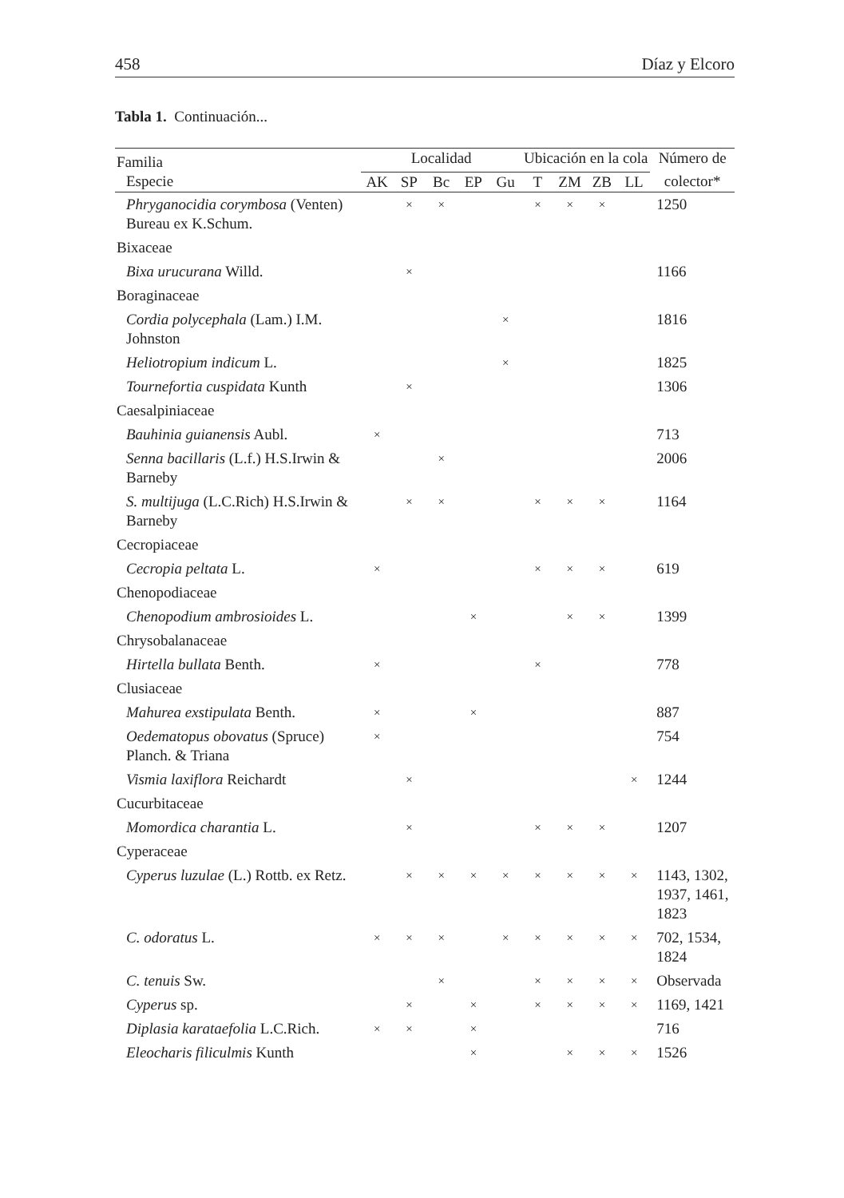458 Díaz y Elcoro
Tabla 1. Continuación...
| Familia | Localidad | | | | | Ubicación en la cola | | | | Número de |
| --- | --- | --- | --- | --- | --- | --- | --- | --- | --- | --- |
| Especie | AK | SP | Bc | EP | Gu | T | ZM | ZB | LL | colector* |
| Phryganocidia corymbosa (Venten) Bureau ex K.Schum. | | × | × | | | × | × | × | | 1250 |
| Bixaceae | | | | | | | | | | |
| Bixa urucurana Willd. | | × | | | | | | | | 1166 |
| Boraginaceae | | | | | | | | | | |
| Cordia polycephala (Lam.) I.M. Johnston | | | | | × | | | | | 1816 |
| Heliotropium indicum L. | | | | | × | | | | | 1825 |
| Tournefortia cuspidata Kunth | | × | | | | | | | | 1306 |
| Caesalpiniaceae | | | | | | | | | | |
| Bauhinia guianensis Aubl. | × | | | | | | | | | 713 |
| Senna bacillaris (L.f.) H.S.Irwin & Barneby | | | × | | | | | | | 2006 |
| S. multijuga (L.C.Rich) H.S.Irwin & Barneby | | × | × | | | × | × | × | | 1164 |
| Cecropiaceae | | | | | | | | | | |
| Cecropia peltata L. | × | | | | | × | × | × | | 619 |
| Chenopodiaceae | | | | | | | | | | |
| Chenopodium ambrosioides L. | | | | × | | | × | × | | 1399 |
| Chrysobalanaceae | | | | | | | | | | |
| Hirtella bullata Benth. | × | | | | | × | | | | 778 |
| Clusiaceae | | | | | | | | | | |
| Mahurea exstipulata Benth. | × | | | × | | | | | | 887 |
| Oedematopus obovatus (Spruce) Planch. & Triana | × | | | | | | | | | 754 |
| Vismia laxiflora Reichardt | | × | | | | | | | × | 1244 |
| Cucurbitaceae | | | | | | | | | | |
| Momordica charantia L. | | × | | | | × | × | × | | 1207 |
| Cyperaceae | | | | | | | | | | |
| Cyperus luzulae (L.) Rottb. ex Retz. | | × | × | × | × | × | × | × | × | 1143, 1302, 1937, 1461, 1823 |
| C. odoratus L. | × | × | × | | × | × | × | × | × | 702, 1534, 1824 |
| C. tenuis Sw. | | | × | | | × | × | × | × | Observada |
| Cyperus sp. | | × | | × | | × | × | × | × | 1169, 1421 |
| Diplasia karataefolia L.C.Rich. | × | × | | × | | | | | | 716 |
| Eleocharis filiculmis Kunth | | | | × | | | × | × | × | 1526 |